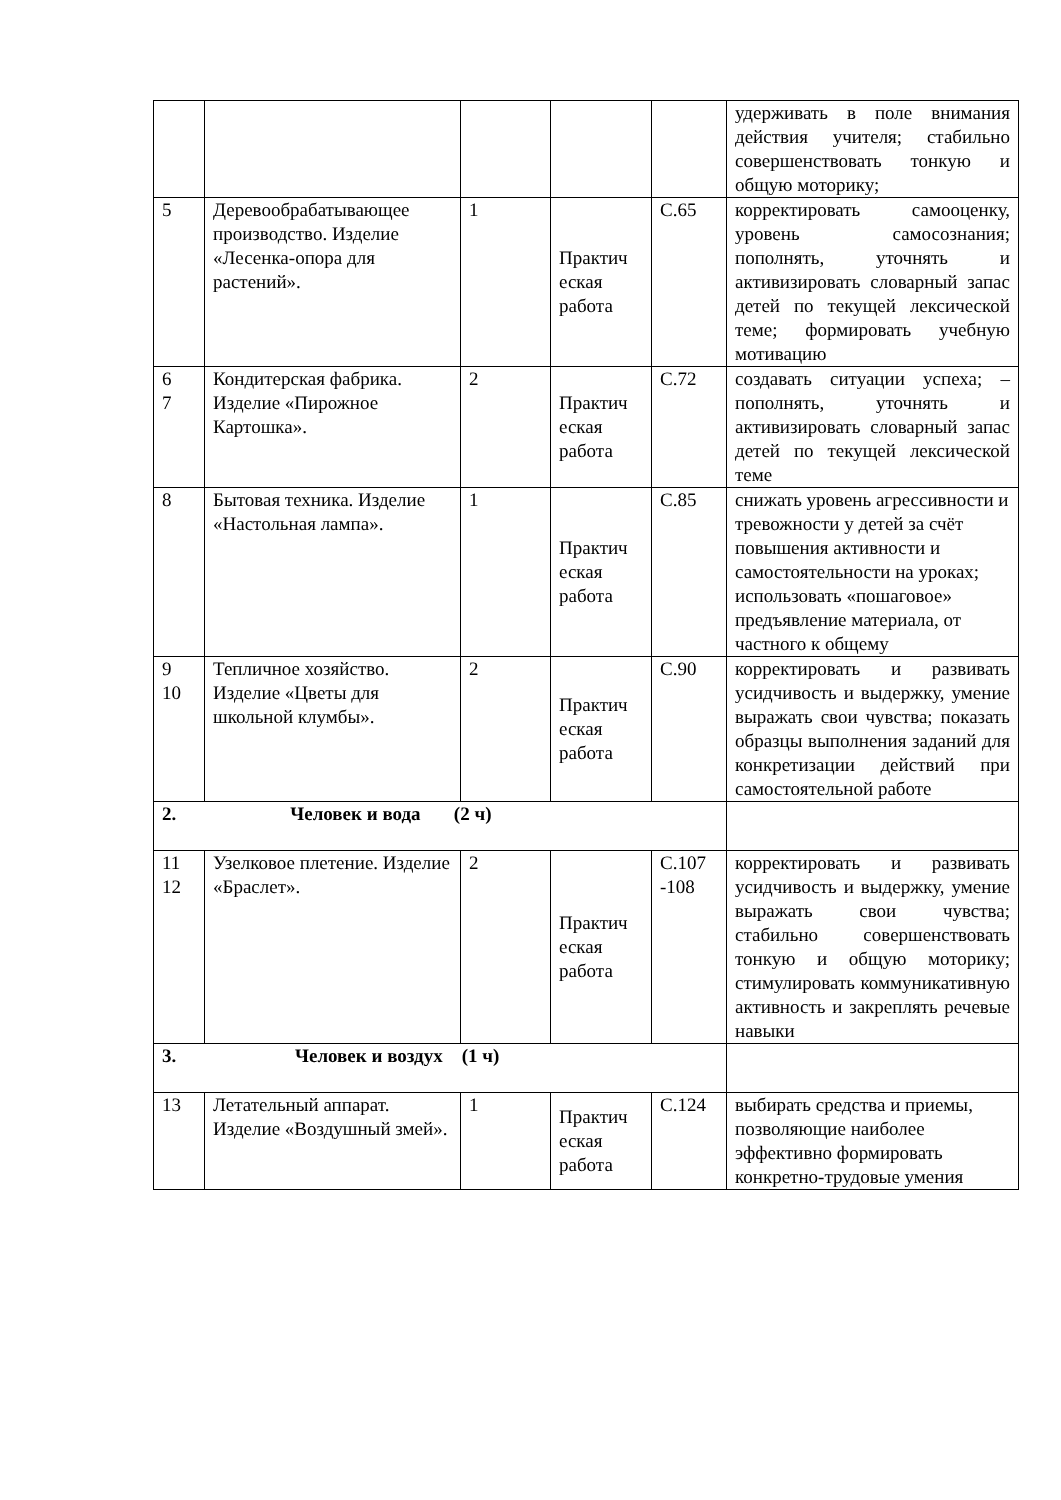| | | | | | удерживать в поле внимания действия учителя; стабильно совершенствовать тонкую и общую моторику; |
| 5 | Деревообрабатывающее производство. Изделие «Лесенка-опора для растений». | 1 | Практич еская работа | С.65 | корректировать самооценку, уровень самосознания; пополнять, уточнять и активизировать словарный запас детей по текущей лексической теме; формировать учебную мотивацию |
| 6 7 | Кондитерская фабрика. Изделие «Пирожное Картошка». | 2 | Практич еская работа | С.72 | создавать ситуации успеха; – пополнять, уточнять и активизировать словарный запас детей по текущей лексической теме |
| 8 | Бытовая техника. Изделие «Настольная лампа». | 1 | Практич еская работа | С.85 | снижать уровень агрессивности и тревожности у детей за счёт повышения активности и самостоятельности на уроках; использовать «пошаговое» предъявление материала, от частного к общему |
| 9 10 | Тепличное хозяйство. Изделие «Цветы для школьной клумбы». | 2 | Практич еская работа | С.90 | корректировать и развивать усидчивость и выдержку, умение выражать свои чувства; показать образцы выполнения заданий для конкретизации действий при самостоятельной работе |
| 2. Человек и вода (2 ч) | | | | | |
| 11 12 | Узелковое плетение. Изделие «Браслет». | 2 | Практич еская работа | С.107 -108 | корректировать и развивать усидчивость и выдержку, умение выражать свои чувства; стабильно совершенствовать тонкую и общую моторику; стимулировать коммуникативную активность и закреплять речевые навыки |
| 3. Человек и воздух (1 ч) | | | | | |
| 13 | Летательный аппарат. Изделие «Воздушный змей». | 1 | Практич еская работа | С.124 | выбирать средства и приемы, позволяющие наиболее эффективно формировать конкретно-трудовые умения |